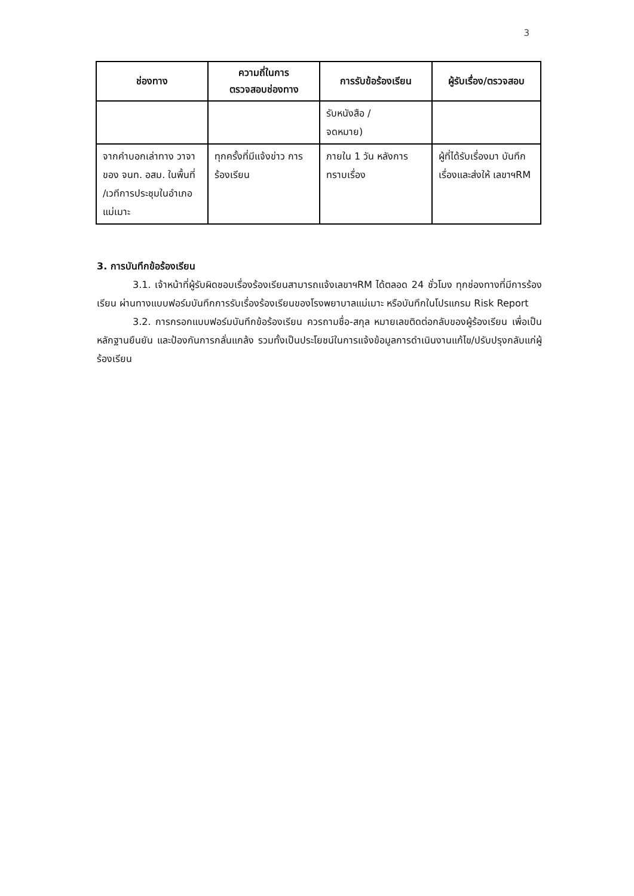3
| ช่องทาง | ความถี่ในการ ตรวจสอบช่องทาง | การรับข้อร้องเรียน | ผู้รับเรื่อง/ตรวจสอบ |
| --- | --- | --- | --- |
| | | รับหนังสือ / จดหมาย) | |
| จากคำบอกเล่าทาง วาจา ของ จนท. อสม. ในพื้นที่ /เวทีการประชุมในอำเภอแม่เมาะ | ทุกครั้งที่มีแจ้งข่าว การร้องเรียน | ภายใน 1 วัน หลังการทราบเรื่อง | ผู้ที่ได้รับเรื่องมา บันทึกเรื่องและส่งให้ เลขาฯRM |
3. การบันทึกข้อร้องเรียน
3.1. เจ้าหน้าที่ผู้รับผิดชอบเรื่องร้องเรียนสามารถแจ้งเลขาฯRM ได้ตลอด 24 ชั่วโมง ทุกช่องทางที่มีการร้องเรียน ผ่านทางแบบฟอร์มบันทึกการรับเรื่องร้องเรียนของโรงพยาบาลแม่เมาะ หรือบันทึกในโปรแกรม Risk Report
3.2. การกรอกแบบฟอร์มบันทึกข้อร้องเรียน ควรถามชื่อ-สกุล หมายเลขติดต่อกลับของผู้ร้องเรียน เพื่อเป็นหลักฐานยืนยัน และป้องกันการกลั่นแกล้ง รวมทั้งเป็นประโยชน์ในการแจ้งข้อมูลการดำเนินงานแก้ไข/ปรับปรุงกลับแก่ผู้ร้องเรียน